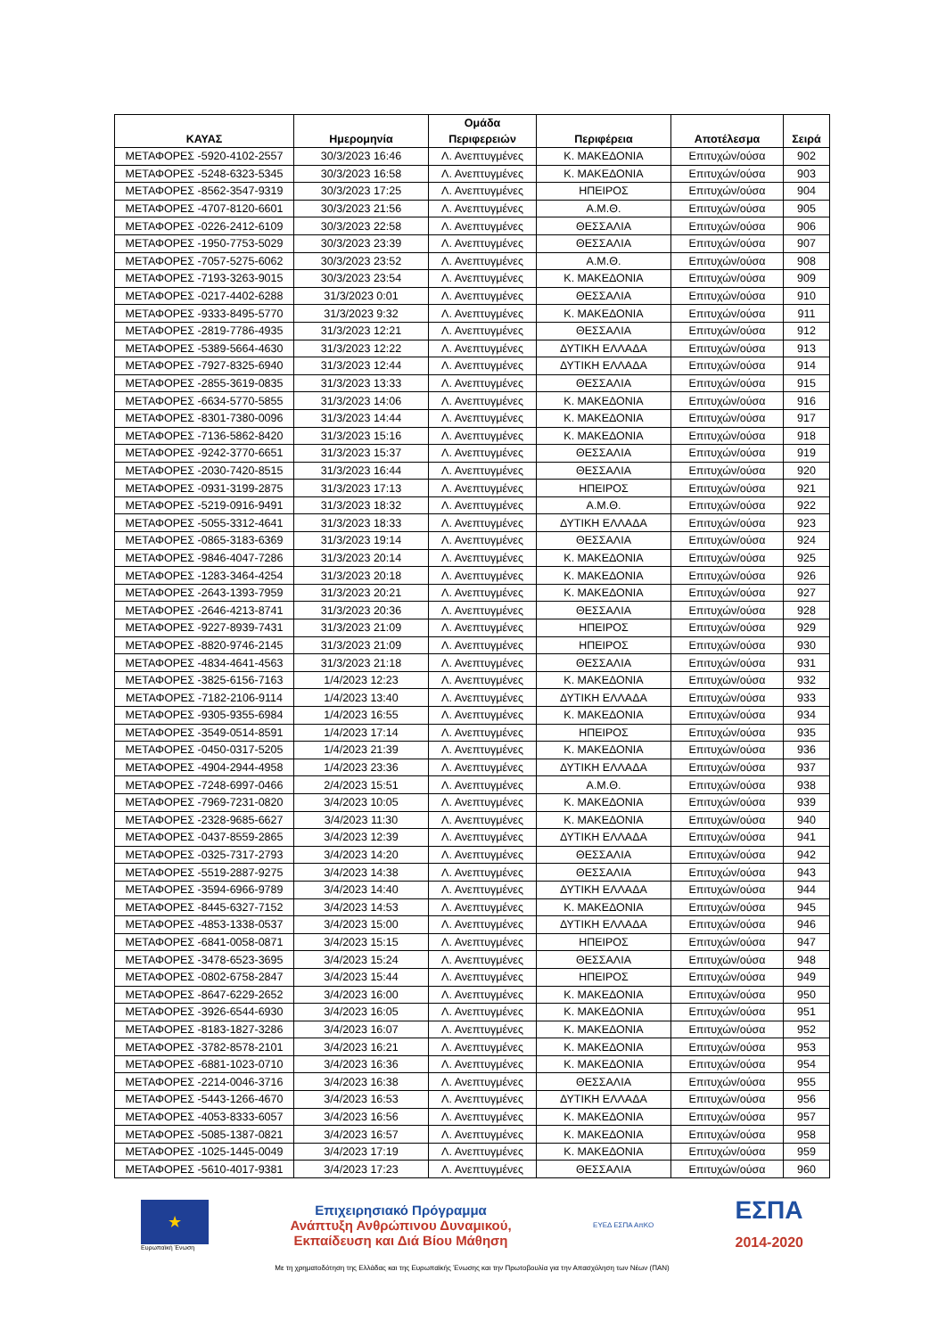| ΚΑΥΑΣ | Ημερομηνία | Ομάδα Περιφερειών | Περιφέρεια | Αποτέλεσμα | Σειρά |
| --- | --- | --- | --- | --- | --- |
| ΜΕΤΑΦΟΡΕΣ -5920-4102-2557 | 30/3/2023 16:46 | Λ. Ανεπτυγμένες | Κ. ΜΑΚΕΔΟΝΙΑ | Επιτυχών/ούσα | 902 |
| ΜΕΤΑΦΟΡΕΣ -5248-6323-5345 | 30/3/2023 16:58 | Λ. Ανεπτυγμένες | Κ. ΜΑΚΕΔΟΝΙΑ | Επιτυχών/ούσα | 903 |
| ΜΕΤΑΦΟΡΕΣ -8562-3547-9319 | 30/3/2023 17:25 | Λ. Ανεπτυγμένες | ΗΠΕΙΡΟΣ | Επιτυχών/ούσα | 904 |
| ΜΕΤΑΦΟΡΕΣ -4707-8120-6601 | 30/3/2023 21:56 | Λ. Ανεπτυγμένες | Α.Μ.Θ. | Επιτυχών/ούσα | 905 |
| ΜΕΤΑΦΟΡΕΣ -0226-2412-6109 | 30/3/2023 22:58 | Λ. Ανεπτυγμένες | ΘΕΣΣΑΛΙΑ | Επιτυχών/ούσα | 906 |
| ΜΕΤΑΦΟΡΕΣ -1950-7753-5029 | 30/3/2023 23:39 | Λ. Ανεπτυγμένες | ΘΕΣΣΑΛΙΑ | Επιτυχών/ούσα | 907 |
| ΜΕΤΑΦΟΡΕΣ -7057-5275-6062 | 30/3/2023 23:52 | Λ. Ανεπτυγμένες | Α.Μ.Θ. | Επιτυχών/ούσα | 908 |
| ΜΕΤΑΦΟΡΕΣ -7193-3263-9015 | 30/3/2023 23:54 | Λ. Ανεπτυγμένες | Κ. ΜΑΚΕΔΟΝΙΑ | Επιτυχών/ούσα | 909 |
| ΜΕΤΑΦΟΡΕΣ -0217-4402-6288 | 31/3/2023 0:01 | Λ. Ανεπτυγμένες | ΘΕΣΣΑΛΙΑ | Επιτυχών/ούσα | 910 |
| ΜΕΤΑΦΟΡΕΣ -9333-8495-5770 | 31/3/2023 9:32 | Λ. Ανεπτυγμένες | Κ. ΜΑΚΕΔΟΝΙΑ | Επιτυχών/ούσα | 911 |
| ΜΕΤΑΦΟΡΕΣ -2819-7786-4935 | 31/3/2023 12:21 | Λ. Ανεπτυγμένες | ΘΕΣΣΑΛΙΑ | Επιτυχών/ούσα | 912 |
| ΜΕΤΑΦΟΡΕΣ -5389-5664-4630 | 31/3/2023 12:22 | Λ. Ανεπτυγμένες | ΔΥΤΙΚΗ ΕΛΛΑΔΑ | Επιτυχών/ούσα | 913 |
| ΜΕΤΑΦΟΡΕΣ -7927-8325-6940 | 31/3/2023 12:44 | Λ. Ανεπτυγμένες | ΔΥΤΙΚΗ ΕΛΛΑΔΑ | Επιτυχών/ούσα | 914 |
| ΜΕΤΑΦΟΡΕΣ -2855-3619-0835 | 31/3/2023 13:33 | Λ. Ανεπτυγμένες | ΘΕΣΣΑΛΙΑ | Επιτυχών/ούσα | 915 |
| ΜΕΤΑΦΟΡΕΣ -6634-5770-5855 | 31/3/2023 14:06 | Λ. Ανεπτυγμένες | Κ. ΜΑΚΕΔΟΝΙΑ | Επιτυχών/ούσα | 916 |
| ΜΕΤΑΦΟΡΕΣ -8301-7380-0096 | 31/3/2023 14:44 | Λ. Ανεπτυγμένες | Κ. ΜΑΚΕΔΟΝΙΑ | Επιτυχών/ούσα | 917 |
| ΜΕΤΑΦΟΡΕΣ -7136-5862-8420 | 31/3/2023 15:16 | Λ. Ανεπτυγμένες | Κ. ΜΑΚΕΔΟΝΙΑ | Επιτυχών/ούσα | 918 |
| ΜΕΤΑΦΟΡΕΣ -9242-3770-6651 | 31/3/2023 15:37 | Λ. Ανεπτυγμένες | ΘΕΣΣΑΛΙΑ | Επιτυχών/ούσα | 919 |
| ΜΕΤΑΦΟΡΕΣ -2030-7420-8515 | 31/3/2023 16:44 | Λ. Ανεπτυγμένες | ΘΕΣΣΑΛΙΑ | Επιτυχών/ούσα | 920 |
| ΜΕΤΑΦΟΡΕΣ -0931-3199-2875 | 31/3/2023 17:13 | Λ. Ανεπτυγμένες | ΗΠΕΙΡΟΣ | Επιτυχών/ούσα | 921 |
| ΜΕΤΑΦΟΡΕΣ -5219-0916-9491 | 31/3/2023 18:32 | Λ. Ανεπτυγμένες | Α.Μ.Θ. | Επιτυχών/ούσα | 922 |
| ΜΕΤΑΦΟΡΕΣ -5055-3312-4641 | 31/3/2023 18:33 | Λ. Ανεπτυγμένες | ΔΥΤΙΚΗ ΕΛΛΑΔΑ | Επιτυχών/ούσα | 923 |
| ΜΕΤΑΦΟΡΕΣ -0865-3183-6369 | 31/3/2023 19:14 | Λ. Ανεπτυγμένες | ΘΕΣΣΑΛΙΑ | Επιτυχών/ούσα | 924 |
| ΜΕΤΑΦΟΡΕΣ -9846-4047-7286 | 31/3/2023 20:14 | Λ. Ανεπτυγμένες | Κ. ΜΑΚΕΔΟΝΙΑ | Επιτυχών/ούσα | 925 |
| ΜΕΤΑΦΟΡΕΣ -1283-3464-4254 | 31/3/2023 20:18 | Λ. Ανεπτυγμένες | Κ. ΜΑΚΕΔΟΝΙΑ | Επιτυχών/ούσα | 926 |
| ΜΕΤΑΦΟΡΕΣ -2643-1393-7959 | 31/3/2023 20:21 | Λ. Ανεπτυγμένες | Κ. ΜΑΚΕΔΟΝΙΑ | Επιτυχών/ούσα | 927 |
| ΜΕΤΑΦΟΡΕΣ -2646-4213-8741 | 31/3/2023 20:36 | Λ. Ανεπτυγμένες | ΘΕΣΣΑΛΙΑ | Επιτυχών/ούσα | 928 |
| ΜΕΤΑΦΟΡΕΣ -9227-8939-7431 | 31/3/2023 21:09 | Λ. Ανεπτυγμένες | ΗΠΕΙΡΟΣ | Επιτυχών/ούσα | 929 |
| ΜΕΤΑΦΟΡΕΣ -8820-9746-2145 | 31/3/2023 21:09 | Λ. Ανεπτυγμένες | ΗΠΕΙΡΟΣ | Επιτυχών/ούσα | 930 |
| ΜΕΤΑΦΟΡΕΣ -4834-4641-4563 | 31/3/2023 21:18 | Λ. Ανεπτυγμένες | ΘΕΣΣΑΛΙΑ | Επιτυχών/ούσα | 931 |
| ΜΕΤΑΦΟΡΕΣ -3825-6156-7163 | 1/4/2023 12:23 | Λ. Ανεπτυγμένες | Κ. ΜΑΚΕΔΟΝΙΑ | Επιτυχών/ούσα | 932 |
| ΜΕΤΑΦΟΡΕΣ -7182-2106-9114 | 1/4/2023 13:40 | Λ. Ανεπτυγμένες | ΔΥΤΙΚΗ ΕΛΛΑΔΑ | Επιτυχών/ούσα | 933 |
| ΜΕΤΑΦΟΡΕΣ -9305-9355-6984 | 1/4/2023 16:55 | Λ. Ανεπτυγμένες | Κ. ΜΑΚΕΔΟΝΙΑ | Επιτυχών/ούσα | 934 |
| ΜΕΤΑΦΟΡΕΣ -3549-0514-8591 | 1/4/2023 17:14 | Λ. Ανεπτυγμένες | ΗΠΕΙΡΟΣ | Επιτυχών/ούσα | 935 |
| ΜΕΤΑΦΟΡΕΣ -0450-0317-5205 | 1/4/2023 21:39 | Λ. Ανεπτυγμένες | Κ. ΜΑΚΕΔΟΝΙΑ | Επιτυχών/ούσα | 936 |
| ΜΕΤΑΦΟΡΕΣ -4904-2944-4958 | 1/4/2023 23:36 | Λ. Ανεπτυγμένες | ΔΥΤΙΚΗ ΕΛΛΑΔΑ | Επιτυχών/ούσα | 937 |
| ΜΕΤΑΦΟΡΕΣ -7248-6997-0466 | 2/4/2023 15:51 | Λ. Ανεπτυγμένες | Α.Μ.Θ. | Επιτυχών/ούσα | 938 |
| ΜΕΤΑΦΟΡΕΣ -7969-7231-0820 | 3/4/2023 10:05 | Λ. Ανεπτυγμένες | Κ. ΜΑΚΕΔΟΝΙΑ | Επιτυχών/ούσα | 939 |
| ΜΕΤΑΦΟΡΕΣ -2328-9685-6627 | 3/4/2023 11:30 | Λ. Ανεπτυγμένες | Κ. ΜΑΚΕΔΟΝΙΑ | Επιτυχών/ούσα | 940 |
| ΜΕΤΑΦΟΡΕΣ -0437-8559-2865 | 3/4/2023 12:39 | Λ. Ανεπτυγμένες | ΔΥΤΙΚΗ ΕΛΛΑΔΑ | Επιτυχών/ούσα | 941 |
| ΜΕΤΑΦΟΡΕΣ -0325-7317-2793 | 3/4/2023 14:20 | Λ. Ανεπτυγμένες | ΘΕΣΣΑΛΙΑ | Επιτυχών/ούσα | 942 |
| ΜΕΤΑΦΟΡΕΣ -5519-2887-9275 | 3/4/2023 14:38 | Λ. Ανεπτυγμένες | ΘΕΣΣΑΛΙΑ | Επιτυχών/ούσα | 943 |
| ΜΕΤΑΦΟΡΕΣ -3594-6966-9789 | 3/4/2023 14:40 | Λ. Ανεπτυγμένες | ΔΥΤΙΚΗ ΕΛΛΑΔΑ | Επιτυχών/ούσα | 944 |
| ΜΕΤΑΦΟΡΕΣ -8445-6327-7152 | 3/4/2023 14:53 | Λ. Ανεπτυγμένες | Κ. ΜΑΚΕΔΟΝΙΑ | Επιτυχών/ούσα | 945 |
| ΜΕΤΑΦΟΡΕΣ -4853-1338-0537 | 3/4/2023 15:00 | Λ. Ανεπτυγμένες | ΔΥΤΙΚΗ ΕΛΛΑΔΑ | Επιτυχών/ούσα | 946 |
| ΜΕΤΑΦΟΡΕΣ -6841-0058-0871 | 3/4/2023 15:15 | Λ. Ανεπτυγμένες | ΗΠΕΙΡΟΣ | Επιτυχών/ούσα | 947 |
| ΜΕΤΑΦΟΡΕΣ -3478-6523-3695 | 3/4/2023 15:24 | Λ. Ανεπτυγμένες | ΘΕΣΣΑΛΙΑ | Επιτυχών/ούσα | 948 |
| ΜΕΤΑΦΟΡΕΣ -0802-6758-2847 | 3/4/2023 15:44 | Λ. Ανεπτυγμένες | ΗΠΕΙΡΟΣ | Επιτυχών/ούσα | 949 |
| ΜΕΤΑΦΟΡΕΣ -8647-6229-2652 | 3/4/2023 16:00 | Λ. Ανεπτυγμένες | Κ. ΜΑΚΕΔΟΝΙΑ | Επιτυχών/ούσα | 950 |
| ΜΕΤΑΦΟΡΕΣ -3926-6544-6930 | 3/4/2023 16:05 | Λ. Ανεπτυγμένες | Κ. ΜΑΚΕΔΟΝΙΑ | Επιτυχών/ούσα | 951 |
| ΜΕΤΑΦΟΡΕΣ -8183-1827-3286 | 3/4/2023 16:07 | Λ. Ανεπτυγμένες | Κ. ΜΑΚΕΔΟΝΙΑ | Επιτυχών/ούσα | 952 |
| ΜΕΤΑΦΟΡΕΣ -3782-8578-2101 | 3/4/2023 16:21 | Λ. Ανεπτυγμένες | Κ. ΜΑΚΕΔΟΝΙΑ | Επιτυχών/ούσα | 953 |
| ΜΕΤΑΦΟΡΕΣ -6881-1023-0710 | 3/4/2023 16:36 | Λ. Ανεπτυγμένες | Κ. ΜΑΚΕΔΟΝΙΑ | Επιτυχών/ούσα | 954 |
| ΜΕΤΑΦΟΡΕΣ -2214-0046-3716 | 3/4/2023 16:38 | Λ. Ανεπτυγμένες | ΘΕΣΣΑΛΙΑ | Επιτυχών/ούσα | 955 |
| ΜΕΤΑΦΟΡΕΣ -5443-1266-4670 | 3/4/2023 16:53 | Λ. Ανεπτυγμένες | ΔΥΤΙΚΗ ΕΛΛΑΔΑ | Επιτυχών/ούσα | 956 |
| ΜΕΤΑΦΟΡΕΣ -4053-8333-6057 | 3/4/2023 16:56 | Λ. Ανεπτυγμένες | Κ. ΜΑΚΕΔΟΝΙΑ | Επιτυχών/ούσα | 957 |
| ΜΕΤΑΦΟΡΕΣ -5085-1387-0821 | 3/4/2023 16:57 | Λ. Ανεπτυγμένες | Κ. ΜΑΚΕΔΟΝΙΑ | Επιτυχών/ούσα | 958 |
| ΜΕΤΑΦΟΡΕΣ -1025-1445-0049 | 3/4/2023 17:19 | Λ. Ανεπτυγμένες | Κ. ΜΑΚΕΔΟΝΙΑ | Επιτυχών/ούσα | 959 |
| ΜΕΤΑΦΟΡΕΣ -5610-4017-9381 | 3/4/2023 17:23 | Λ. Ανεπτυγμένες | ΘΕΣΣΑΛΙΑ | Επιτυχών/ούσα | 960 |
★
Ευρωπαϊκή Ένωση
Επιχειρησιακό Πρόγραμμα
Ανάπτυξη Ανθρώπινου Δυναμικού,
Εκπαίδευση και Διά Βίου Μάθηση
ΕΥΕΔ ΕΣΠΑ ΑπΚΟ
ΕΣΠΑ
2014-2020
Με τη χρηματοδότηση της Ελλάδας και της Ευρωπαϊκής Ένωσης και την Πρωτοβουλία για την Απασχόληση των Νέων (ΠΑΝ)